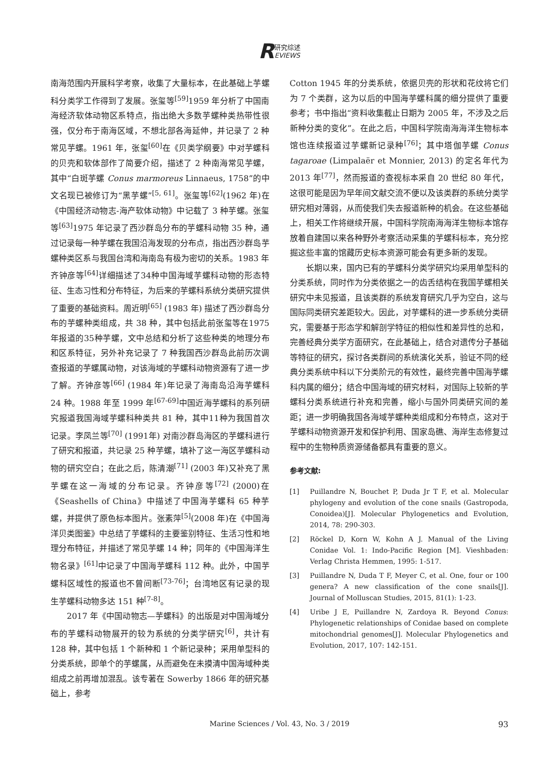R研究综述
EVIEWS
南海范围内开展科学考察，收集了大量标本，在此基础上芋螺科分类学工作得到了发展。张玺等<sup>[59]</sup>1959 年分析了中国南海经济软体动物区系特点，指出绝大多数芋螺种类热带性很强，仅分布于南海区域，不想北部各海延伸，并记录了 2 种常见芋螺。1961 年，张玺<sup>[60]</sup>在《贝类学纲要》中对芋螺科的贝壳和软体部作了简要介绍，描述了 2 种南海常见芋螺，其中“白斑芋螺 Conus marmoreus Linnaeus, 1758”的中文名现已被修订为“黑芋螺”<sup>[5, 61]</sup>。张玺等<sup>[62]</sup>(1962 年)在《中国经济动物志-海产软体动物》中记载了 3 种芋螺。张玺等<sup>[63]</sup>1975 年记录了西沙群岛分布的芋螺科动物 35 种，通过记录每一种芋螺在我国沿海发现的分布点，指出西沙群岛芋螺种类区系与我国台湾和海南岛有极为密切的关系。1983 年齐钟彦等<sup>[64]</sup>详细描述了34种中国海域芋螺科动物的形态特征、生态习性和分布特征，为后来的芋螺科系统分类研究提供了重要的基础资料。周近明<sup>[65]</sup> (1983 年) 描述了西沙群岛分布的芋螺种类组成，共 38 种，其中包括此前张玺等在1975年报道的35种芋螺，文中总结和分析了这些种类的地理分布和区系特征，另外补充记录了 7 种我国西沙群岛此前历次调查报道的芋螺属动物，对该海域的芋螺科动物资源有了进一步了解。齐钟彦等<sup>[66]</sup> (1984 年)年记录了海南岛沿海芋螺科 24 种。1988 年至 1999 年<sup>[67-69]</sup>中国近海芋螺科的系列研究报道我国海域芋螺科种类共 81 种，其中11种为我国首次记录。李凤兰等<sup>[70]</sup> (1991年) 对南沙群岛海区的芋螺科进行了研究和报道，共记录 25 种芋螺，填补了这一海区芋螺科动物的研究空白；在此之后，陈清潮<sup>[71]</sup> (2003 年)又补充了黑芋螺在这一海域的分布记录。齐钟彦等<sup>[72]</sup> (2000)在《Seashells of China》中描述了中国海芋螺科 65 种芋螺，并提供了原色标本图片。张素萍<sup>[5]</sup>(2008 年)在《中国海洋贝类图鉴》中总结了芋螺科的主要鉴别特征、生活习性和地理分布特征，并描述了常见芋螺 14 种；同年的《中国海洋生物名录》<sup>[61]</sup>中记录了中国海芋螺科 112 种。此外，中国芋螺科区域性的报道也不曾间断<sup>[73-76]</sup>；台湾地区有记录的现生芋螺科动物多达 151 种<sup>[7-8]</sup>。
2017 年《中国动物志—芋螺科》的出版是对中国海域分布的芋螺科动物展开的较为系统的分类学研究<sup>[6]</sup>，共计有 128 种，其中包括 1 个新种和 1 个新记录种；采用单型科的分类系统，即单个的芋螺属，从而避免在未摸清中国海域种类组成之前再增加混乱。该专著在 Sowerby 1866 年的研究基础上，参考
Cotton 1945 年的分类系统，依据贝壳的形状和花纹将它们为 7 个类群，这为以后的中国海芋螺科属的细分提供了重要参考；书中指出“资料收集截止日期为 2005 年，不涉及之后新种分类的变化”。在此之后，中国科学院南海海洋生物标本馆也连续报道过芋螺新记录种<sup>[76]</sup>；其中塔伽芋螺 Conus tagaroae (Limpalaër et Monnier, 2013) 的定名年代为 2013 年<sup>[77]</sup>，然而报道的查视标本采自 20 世纪 80 年代，这很可能是因为早年间文献交流不便以及该类群的系统分类学研究相对薄弱，从而使我们失去报道新种的机会。在这些基础上，相关工作将继续开展，中国科学院南海海洋生物标本馆存放着自建国以来各种野外考察活动采集的芋螺科标本，充分挖掘这些丰富的馆藏历史标本资源可能会有更多新的发现。
长期以来，国内已有的芋螺科分类学研究均采用单型科的分类系统，同时作为分类依据之一的齿舌结构在我国芋螺相关研究中未见报道，且该类群的系统发育研究几乎为空白，这与国际同类研究差距较大。因此，对芋螺科的进一步系统分类研究，需要基于形态学和解剖学特征的相似性和差异性的总和，完善经典分类学方面研究，在此基础上，结合对遗传分子基础等特征的研究，探讨各类群间的系统演化关系，验证不同的经典分类系统中科以下分类阶元的有效性，最终完善中国海芋螺科内属的细分；结合中国海域的研究材料，对国际上较新的芋螺科分类系统进行补充和完善，缩小与国外同类研究间的差距；进一步明确我国各海域芋螺种类组成和分布特点，这对于芋螺科动物资源开发和保护利用、国家岛礁、海岸生态修复过程中的生物种质资源储备都具有重要的意义。
参考文献:
[1] Puillandre N, Bouchet P, Duda Jr T F, et al. Molecular phylogeny and evolution of the cone snails (Gastropoda, Conoidea)[J]. Molecular Phylogenetics and Evolution, 2014, 78: 290-303.
[2] Röckel D, Korn W, Kohn A J. Manual of the Living Conidae Vol. 1: Indo-Pacific Region [M]. Vieshbaden: Verlag Christa Hemmen, 1995: 1-517.
[3] Puillandre N, Duda T F, Meyer C, et al. One, four or 100 genera? A new classification of the cone snails[J]. Journal of Molluscan Studies, 2015, 81(1): 1-23.
[4] Uribe J E, Puillandre N, Zardoya R. Beyond Conus: Phylogenetic relationships of Conidae based on complete mitochondrial genomes[J]. Molecular Phylogenetics and Evolution, 2017, 107: 142-151.
Marine Sciences / Vol. 43, No. 3 / 2019
93